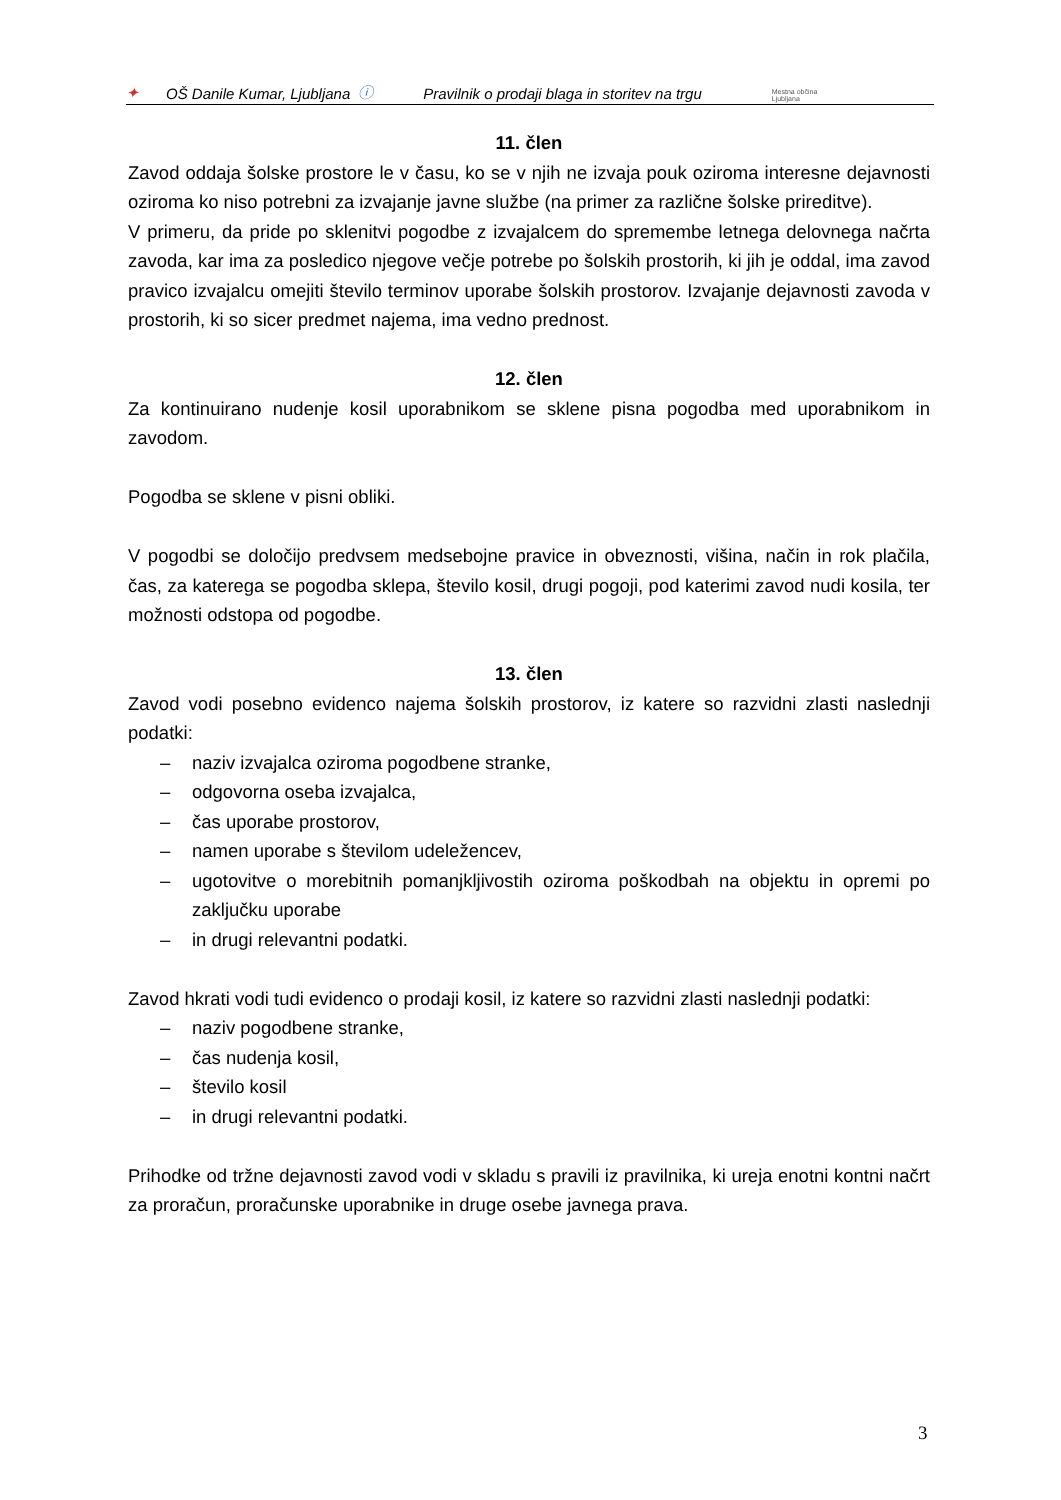✦ OŠ Danile Kumar, Ljubljana ⓘ Pravilnik o prodaji blaga in storitev na trgu Mestna občina
Ljubljana
11. člen
Zavod oddaja šolske prostore le v času, ko se v njih ne izvaja pouk oziroma interesne dejavnosti oziroma ko niso potrebni za izvajanje javne službe (na primer za različne šolske prireditve).
V primeru, da pride po sklenitvi pogodbe z izvajalcem do spremembe letnega delovnega načrta zavoda, kar ima za posledico njegove večje potrebe po šolskih prostorih, ki jih je oddal, ima zavod pravico izvajalcu omejiti število terminov uporabe šolskih prostorov. Izvajanje dejavnosti zavoda v prostorih, ki so sicer predmet najema, ima vedno prednost.
12. člen
Za kontinuirano nudenje kosil uporabnikom se sklene pisna pogodba med uporabnikom in zavodom.
Pogodba se sklene v pisni obliki.
V pogodbi se določijo predvsem medsebojne pravice in obveznosti, višina, način in rok plačila, čas, za katerega se pogodba sklepa, število kosil, drugi pogoji, pod katerimi zavod nudi kosila, ter možnosti odstopa od pogodbe.
13. člen
Zavod vodi posebno evidenco najema šolskih prostorov, iz katere so razvidni zlasti naslednji podatki:
– naziv izvajalca oziroma pogodbene stranke,
– odgovorna oseba izvajalca,
– čas uporabe prostorov,
– namen uporabe s številom udeležencev,
– ugotovitve o morebitnih pomanjkljivostih oziroma poškodbah na objektu in opremi po zaključku uporabe
– in drugi relevantni podatki.
Zavod hkrati vodi tudi evidenco o prodaji kosil, iz katere so razvidni zlasti naslednji podatki:
– naziv pogodbene stranke,
– čas nudenja kosil,
– število kosil
– in drugi relevantni podatki.
Prihodke od tržne dejavnosti zavod vodi v skladu s pravili iz pravilnika, ki ureja enotni kontni načrt za proračun, proračunske uporabnike in druge osebe javnega prava.
3